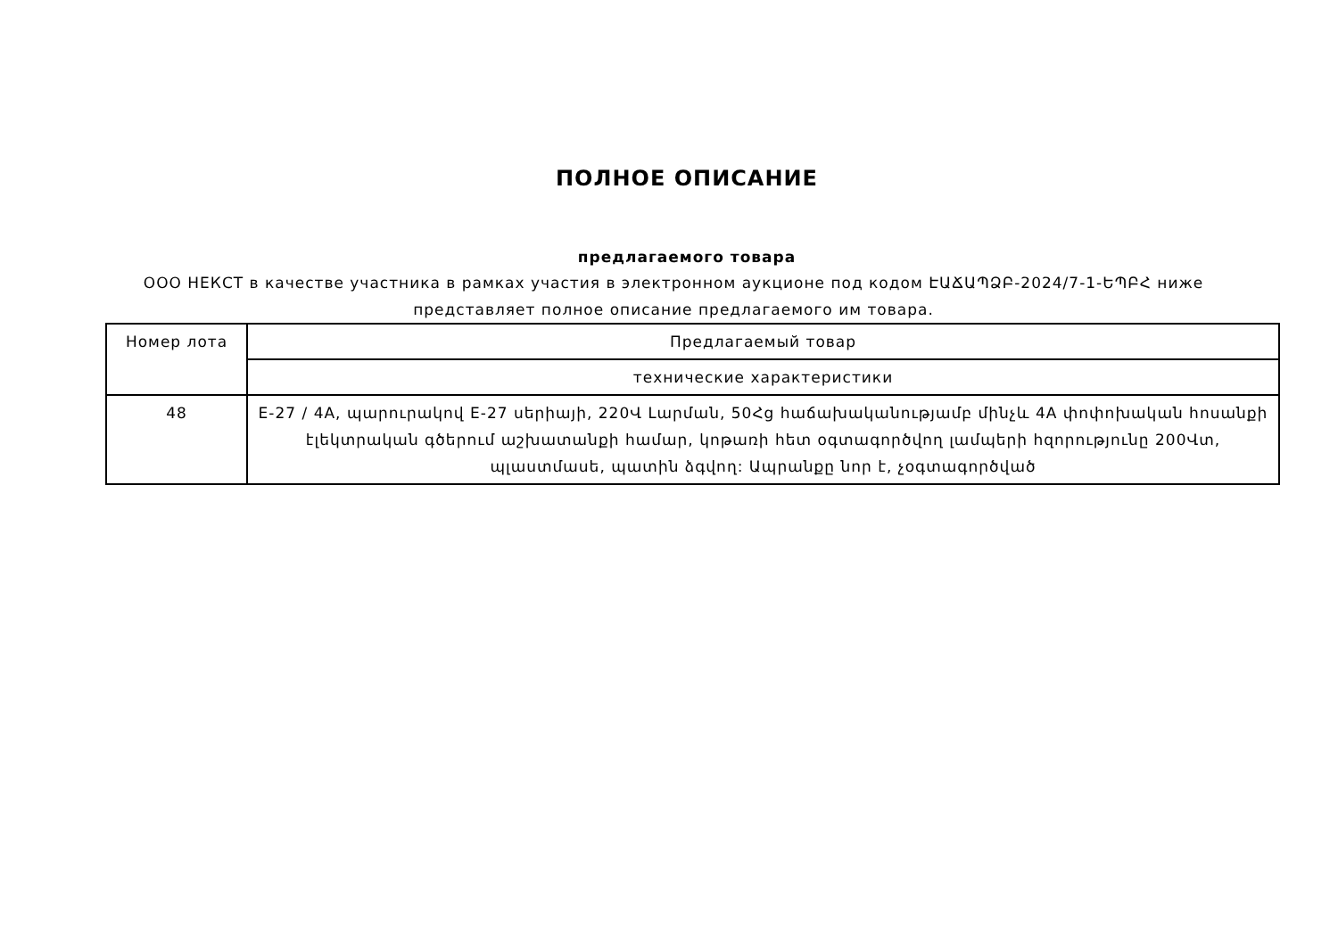ПОЛНОЕ ОПИСАНИЕ
предлагаемого товара
ООО НЕКСТ в качестве участника в рамках участия в электронном аукционе под кодом ԷԱՃԱՊՁԲ-2024/7-1-ԵՊԲՀ ниже представляет полное описание предлагаемого им товара.
| Номер лота | Предлагаемый товар |
| | технические характеристики |
| 48 | E-27 / 4A, պարուրակով E-27 սերիայի, 220Վ Լարման, 50Հց հաճախականությամբ մինչև 4A փոփոխական հոսանքի էլեկտրական գծերում աշխատանքի համար, կոթառի հետ օգտագործվող լամպերի հզորությունը 200Վտ, պլաստմասե, պատին ձգվող: Ապրանքը նոր է, չօգտագործված |